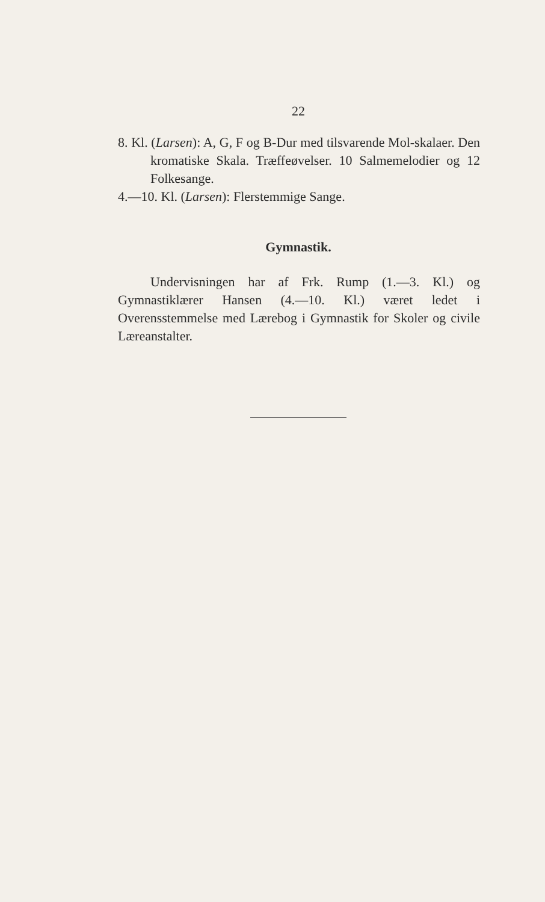22
8. Kl. (Larsen): A, G, F og B-Dur med tilsvarende Mol-skalaer. Den kromatiske Skala. Træffeøvelser. 10 Salmemelodier og 12 Folkesange.
4.—10. Kl. (Larsen): Flerstemmige Sange.
Gymnastik.
Undervisningen har af Frk. Rump (1.—3. Kl.) og Gymnastiklærer Hansen (4.—10. Kl.) været ledet i Overensstemmelse med Lærebog i Gymnastik for Skoler og civile Læreanstalter.